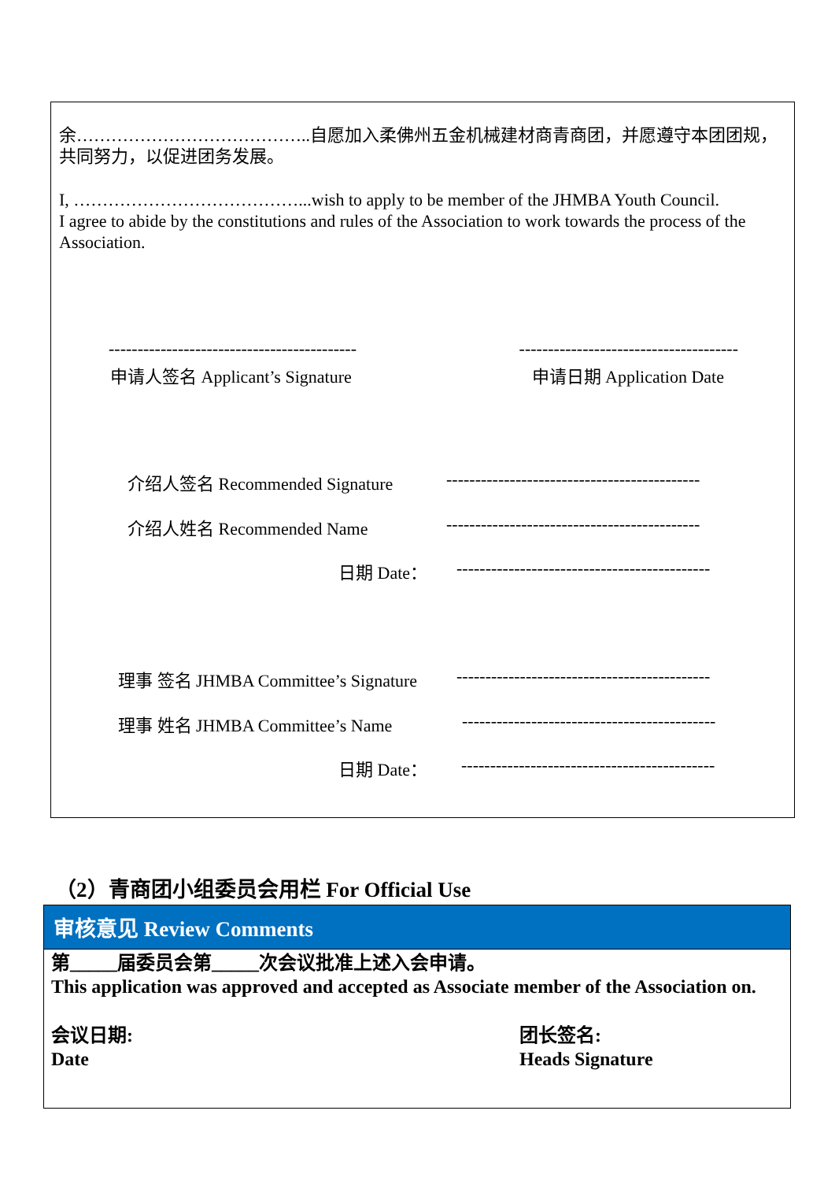余…………………………………..自愿加入柔佛州五金机械建材商青商团，并愿遵守本团团规，共同努力，以促进团务发展。
I, …………………………………...wish to apply to be member of the JHMBA Youth Council.
I agree to abide by the constitutions and rules of the Association to work towards the process of the Association.
------------------------------------------- --------------------------------------
申请人签名 Applicant’s Signature 申请日期 Application Date
介绍人签名 Recommended Signature --------------------------------------------
介绍人姓名 Recommended Name --------------------------------------------
日期 Date： --------------------------------------------
理事 签名 JHMBA Committee’s Signature --------------------------------------------
理事 姓名 JHMBA Committee’s Name --------------------------------------------
日期 Date： --------------------------------------------
（2）青商团小组委员会用栏 For Official Use
审核意见 Review Comments
第_____届委员会第_____次会议批准上述入会申请。
This application was approved and accepted as Associate member of the Association on.
会议日期:
Date 团长签名:
Heads Signature